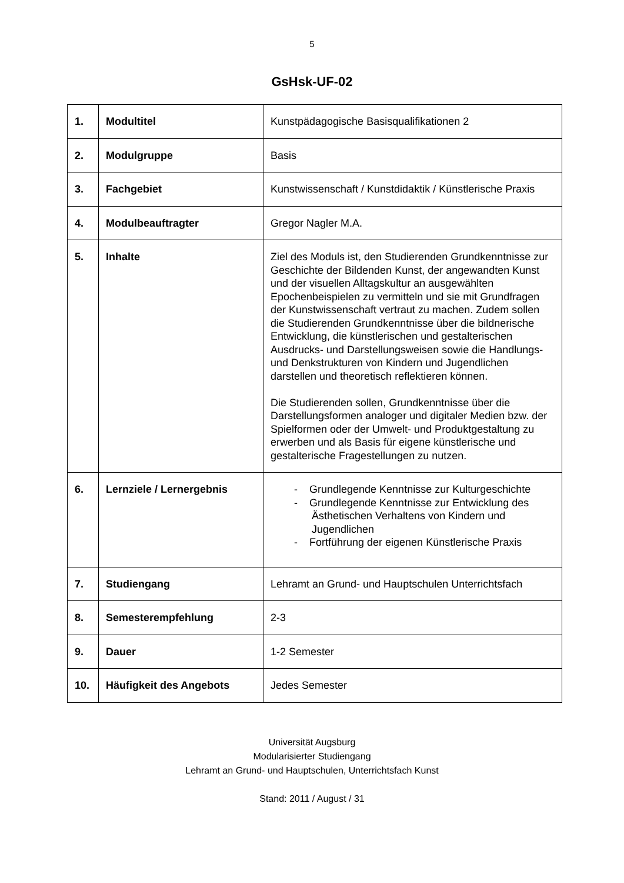5
GsHsk-UF-02
| 1. | Modultitel | Kunstpädagogische Basisqualifikationen 2 |
| 2. | Modulgruppe | Basis |
| 3. | Fachgebiet | Kunstwissenschaft / Kunstdidaktik / Künstlerische Praxis |
| 4. | Modulbeauftragter | Gregor Nagler M.A. |
| 5. | Inhalte | Ziel des Moduls ist, den Studierenden Grundkenntnisse zur Geschichte der Bildenden Kunst, der angewandten Kunst und der visuellen Alltagskultur an ausgewählten Epochenbeispielen zu vermitteln und sie mit Grundfragen der Kunstwissenschaft vertraut zu machen. Zudem sollen die Studierenden Grundkenntnisse über die bildnerische Entwicklung, die künstlerischen und gestalterischen Ausdrucks- und Darstellungsweisen sowie die Handlungs- und Denkstrukturen von Kindern und Jugendlichen darstellen und theoretisch reflektieren können. Die Studierenden sollen, Grundkenntnisse über die Darstellungsformen analoger und digitaler Medien bzw. der Spielformen oder der Umwelt- und Produktgestaltung zu erwerben und als Basis für eigene künstlerische und gestalterische Fragestellungen zu nutzen. |
| 6. | Lernziele / Lernergebnis | - Grundlegende Kenntnisse zur Kulturgeschichte - Grundlegende Kenntnisse zur Entwicklung des Ästhetischen Verhaltens von Kindern und Jugendlichen - Fortführung der eigenen Künstlerische Praxis |
| 7. | Studiengang | Lehramt an Grund- und Hauptschulen Unterrichtsfach |
| 8. | Semesterempfehlung | 2-3 |
| 9. | Dauer | 1-2 Semester |
| 10. | Häufigkeit des Angebots | Jedes Semester |
Universität Augsburg
Modularisierter Studiengang
Lehramt an Grund- und Hauptschulen, Unterrichtsfach Kunst
Stand: 2011 / August / 31